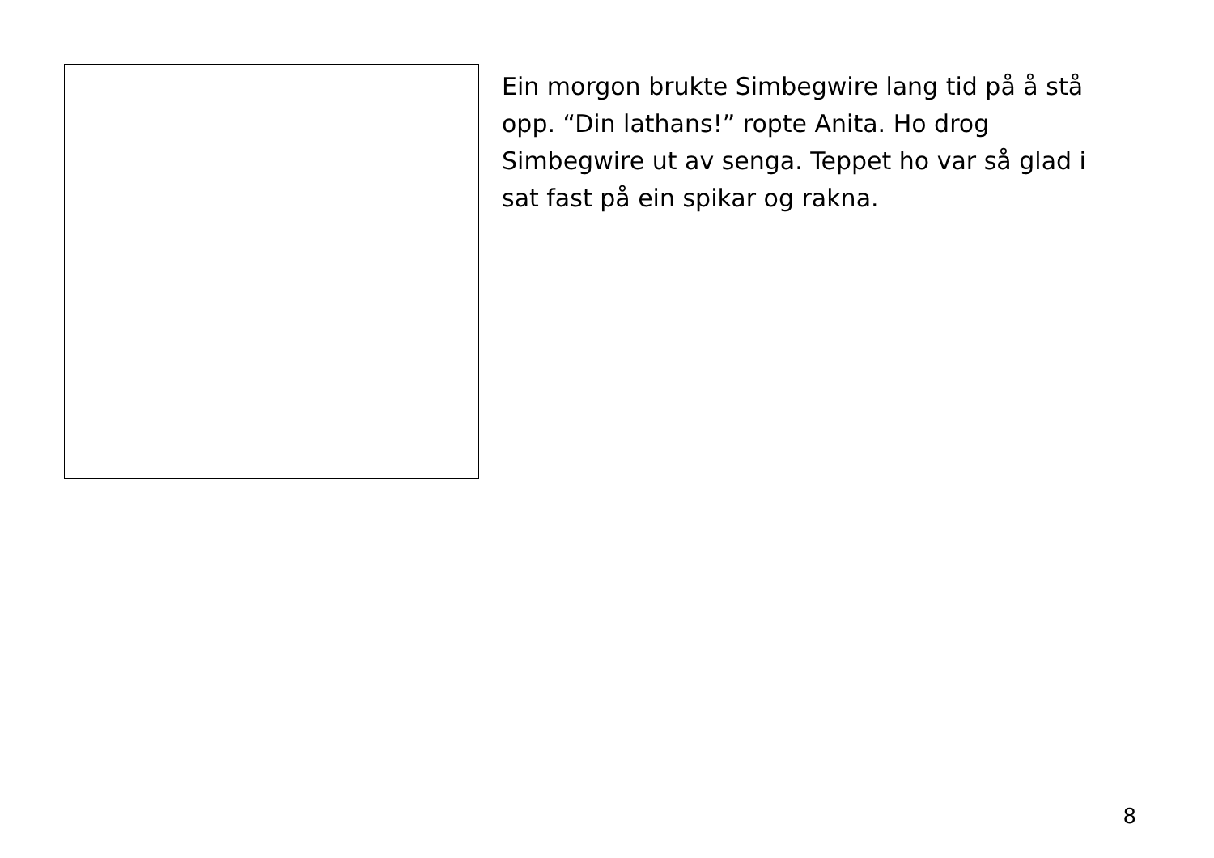Ein morgon brukte Simbegwire lang tid på å stå opp. “Din lathans!” ropte Anita. Ho drog Simbegwire ut av senga. Teppet ho var så glad i sat fast på ein spikar og rakna.
8